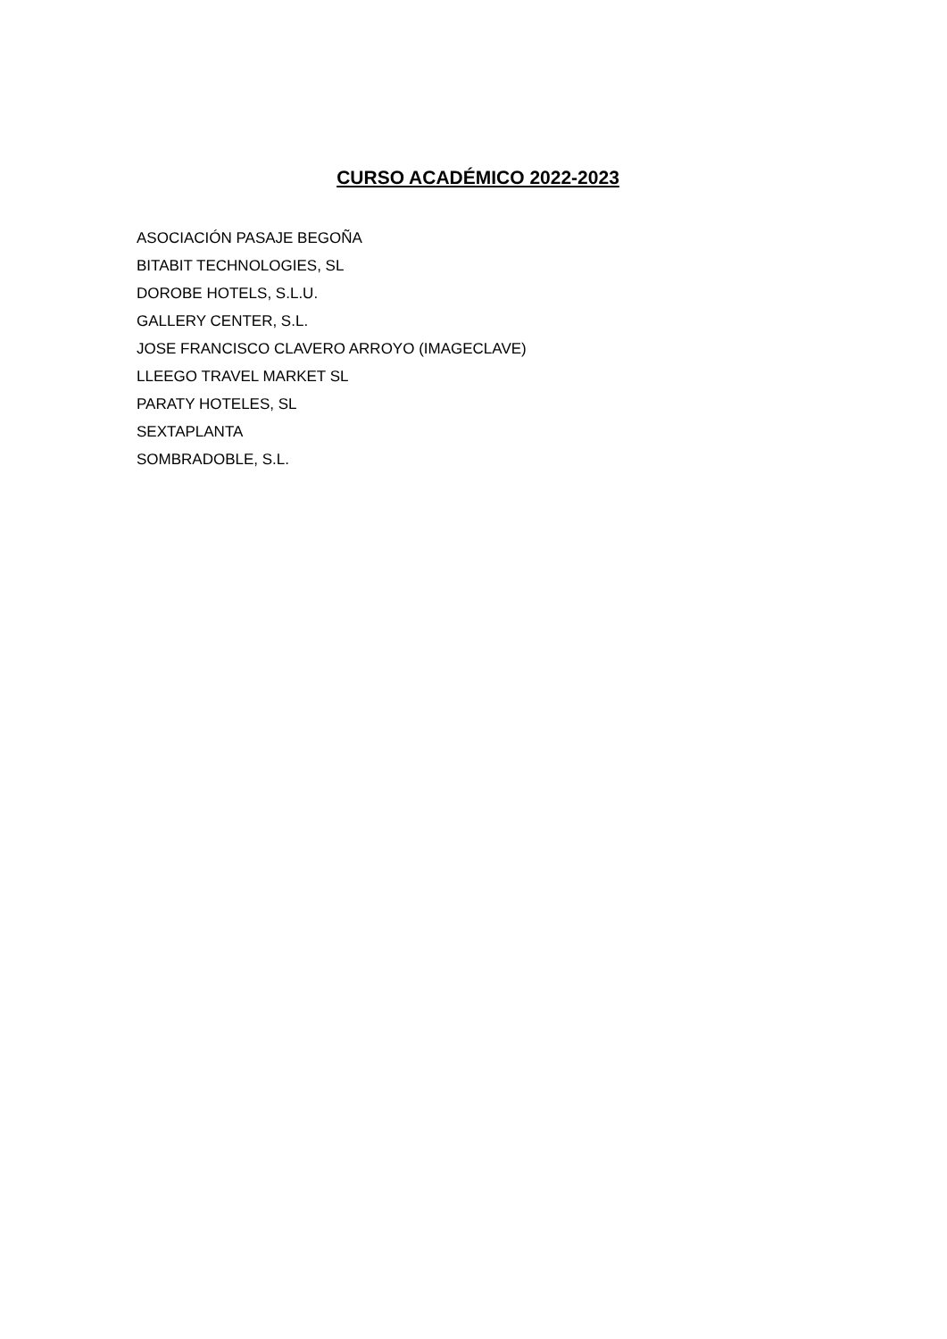CURSO ACADÉMICO 2022-2023
ASOCIACIÓN PASAJE BEGOÑA
BITABIT TECHNOLOGIES, SL
DOROBE HOTELS, S.L.U.
GALLERY CENTER, S.L.
JOSE FRANCISCO CLAVERO ARROYO (IMAGECLAVE)
LLEEGO TRAVEL MARKET SL
PARATY HOTELES, SL
SEXTAPLANTA
SOMBRADOBLE, S.L.